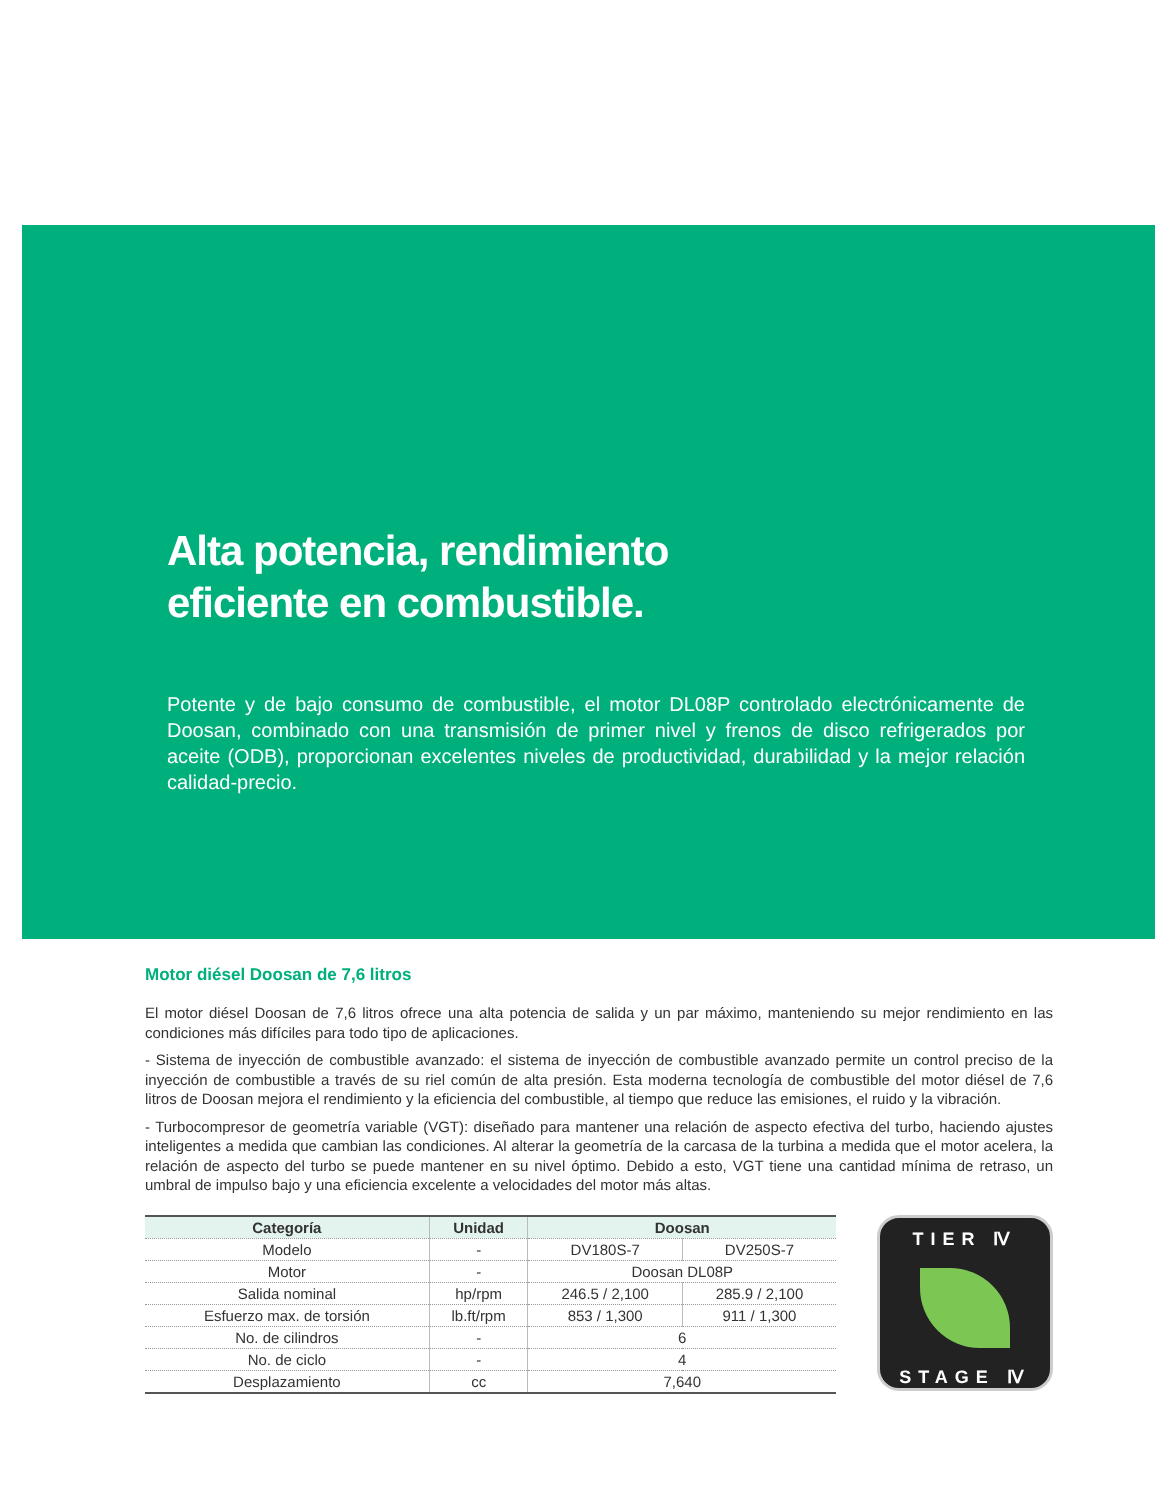Alta potencia, rendimiento
eficiente en combustible.
Potente y de bajo consumo de combustible, el motor DL08P controlado electrónicamente de Doosan, combinado con una transmisión de primer nivel y frenos de disco refrigerados por aceite (ODB), proporcionan excelentes niveles de productividad, durabilidad y la mejor relación calidad-precio.
Motor diésel Doosan de 7,6 litros
El motor diésel Doosan de 7,6 litros ofrece una alta potencia de salida y un par máximo, manteniendo su mejor rendimiento en las condiciones más difíciles para todo tipo de aplicaciones.
- Sistema de inyección de combustible avanzado: el sistema de inyección de combustible avanzado permite un control preciso de la inyección de combustible a través de su riel común de alta presión. Esta moderna tecnología de combustible del motor diésel de 7,6 litros de Doosan mejora el rendimiento y la eficiencia del combustible, al tiempo que reduce las emisiones, el ruido y la vibración.
- Turbocompresor de geometría variable (VGT): diseñado para mantener una relación de aspecto efectiva del turbo, haciendo ajustes inteligentes a medida que cambian las condiciones. Al alterar la geometría de la carcasa de la turbina a medida que el motor acelera, la relación de aspecto del turbo se puede mantener en su nivel óptimo. Debido a esto, VGT tiene una cantidad mínima de retraso, un umbral de impulso bajo y una eficiencia excelente a velocidades del motor más altas.
| Categoría | Unidad | Doosan | |
| --- | --- | --- | --- |
| Modelo | - | DV180S-7 | DV250S-7 |
| Motor | - | Doosan DL08P | |
| Salida nominal | hp/rpm | 246.5 / 2,100 | 285.9 / 2,100 |
| Esfuerzo max. de torsión | lb.ft/rpm | 853 / 1,300 | 911 / 1,300 |
| No. de cilindros | - | 6 | |
| No. de ciclo | - | 4 | |
| Desplazamiento | cc | 7,640 | |
TIER Ⅳ
STAGE Ⅳ